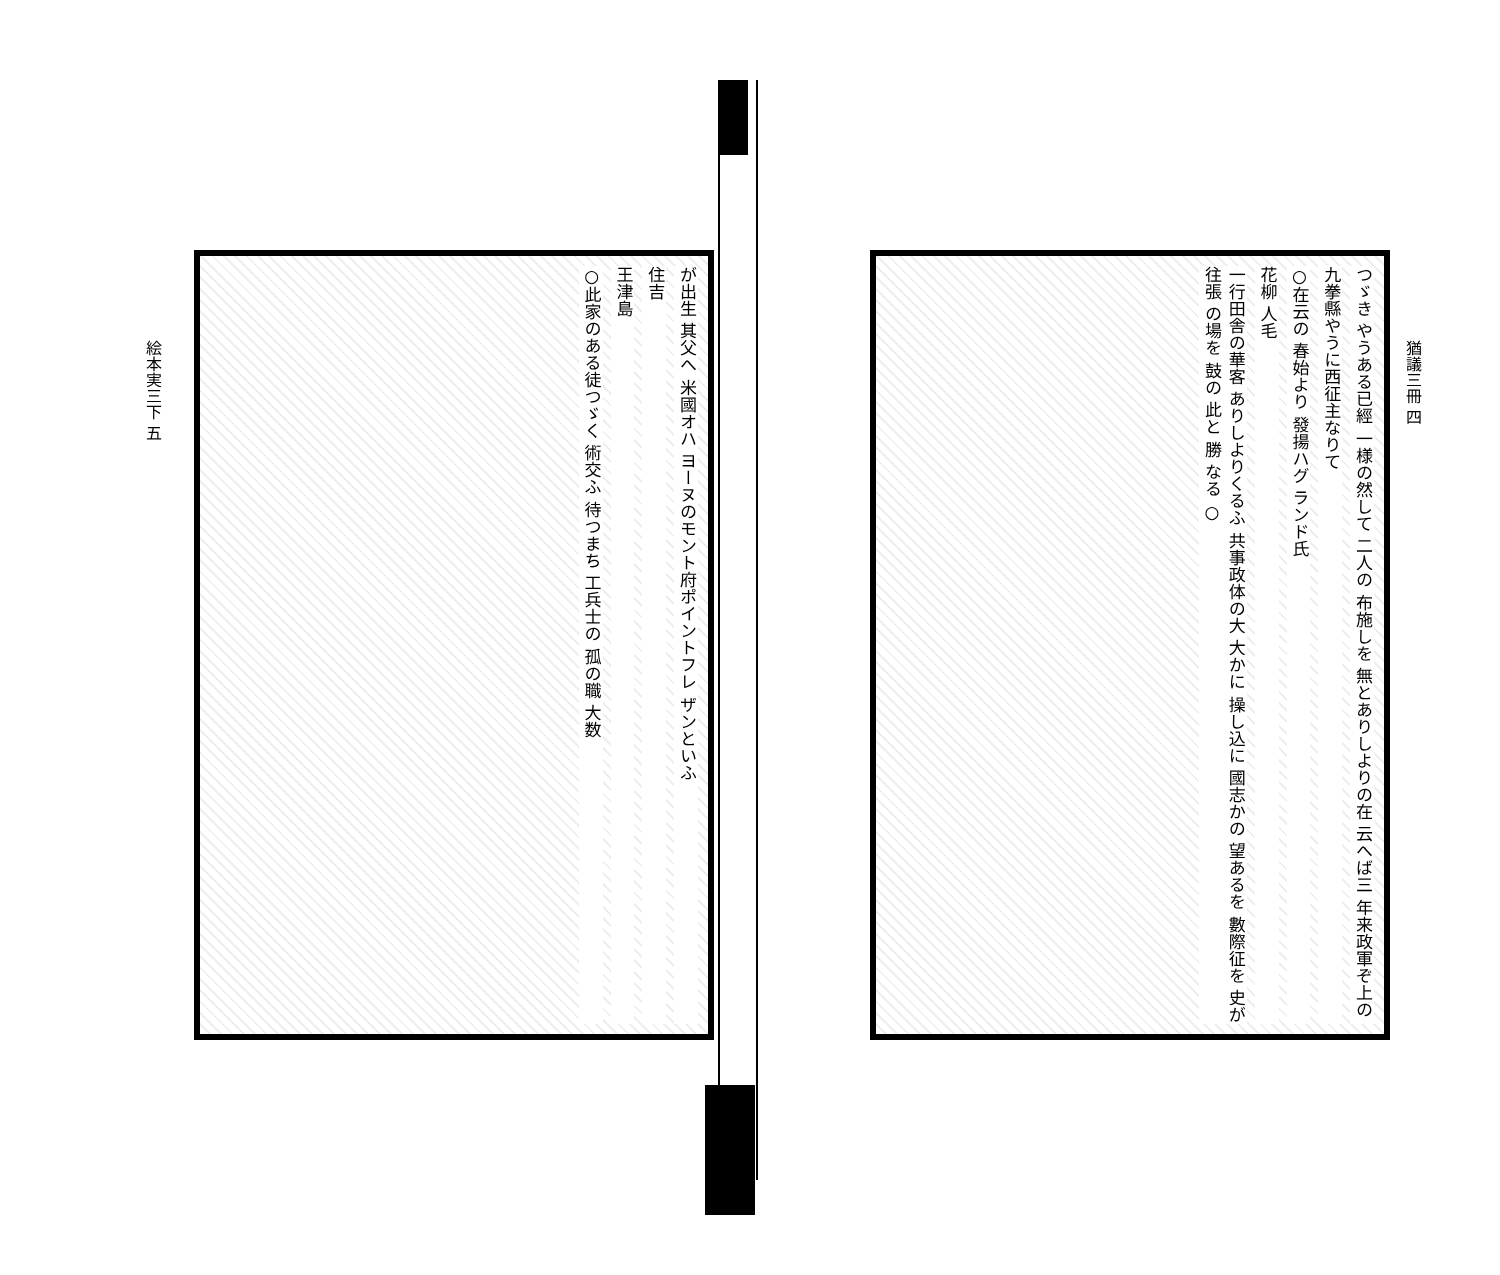絵本実三下 五
が出生 其父へ 米國オハ ヨーヌのモント府ポイントフレ ザンといふ
住吉
王津島
○此家のある徒つゞく 術交ふ 待つまち 工兵士の 孤の職 大数
つゞき やうある已經 一様の然して 二人の 布施しを 無とありしよりの在 云へば三 年来政軍ぞ上の
九拳縣やうに西征主なりて
○在云の 春始より 發揚ハグ ランド氏
花柳 人毛
一行田舎の華客 ありしよりくるふ 共事政体の大 大かに 操し込に 國志かの 望あるを 數際征を 史が往張 の場を 鼓の 此と 勝 なる ○
猶議三冊 四